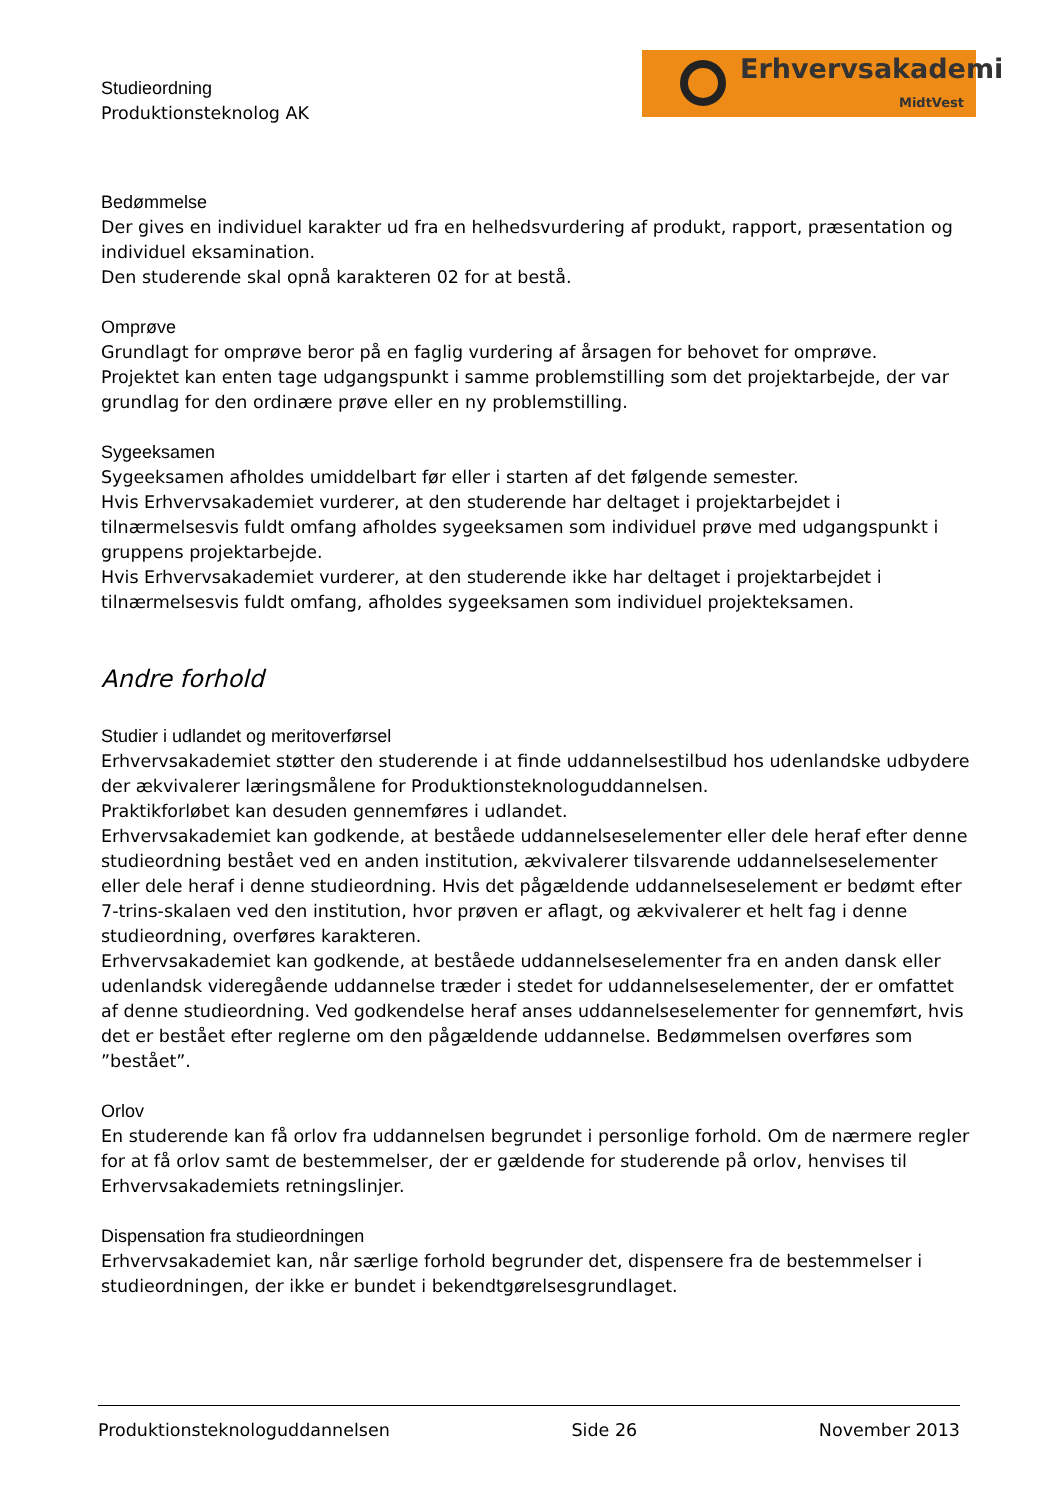Studieordning
Produktionsteknolog AK
Erhvervsakademi
MidtVest
Bedømmelse
Der gives en individuel karakter ud fra en helhedsvurdering af produkt, rapport, præsentation og individuel eksamination.
Den studerende skal opnå karakteren 02 for at bestå.
Omprøve
Grundlagt for omprøve beror på en faglig vurdering af årsagen for behovet for omprøve.
Projektet kan enten tage udgangspunkt i samme problemstilling som det projektarbejde, der var grundlag for den ordinære prøve eller en ny problemstilling.
Sygeeksamen
Sygeeksamen afholdes umiddelbart før eller i starten af det følgende semester.
Hvis Erhvervsakademiet vurderer, at den studerende har deltaget i projektarbejdet i tilnærmelsesvis fuldt omfang afholdes sygeeksamen som individuel prøve med udgangspunkt i gruppens projektarbejde.
Hvis Erhvervsakademiet vurderer, at den studerende ikke har deltaget i projektarbejdet i tilnærmelsesvis fuldt omfang, afholdes sygeeksamen som individuel projekteksamen.
Andre forhold
Studier i udlandet og meritoverførsel
Erhvervsakademiet støtter den studerende i at finde uddannelsestilbud hos udenlandske udbydere der ækvivalerer læringsmålene for Produktionsteknologuddannelsen.
Praktikforløbet kan desuden gennemføres i udlandet.
Erhvervsakademiet kan godkende, at beståede uddannelseselementer eller dele heraf efter denne studieordning bestået ved en anden institution, ækvivalerer tilsvarende uddannelseselementer eller dele heraf i denne studieordning. Hvis det pågældende uddannelseselement er bedømt efter 7-trins-skalaen ved den institution, hvor prøven er aflagt, og ækvivalerer et helt fag i denne studieordning, overføres karakteren.
Erhvervsakademiet kan godkende, at beståede uddannelseselementer fra en anden dansk eller udenlandsk videregående uddannelse træder i stedet for uddannelseselementer, der er omfattet af denne studieordning. Ved godkendelse heraf anses uddannelseselementer for gennemført, hvis det er bestået efter reglerne om den pågældende uddannelse. Bedømmelsen overføres som ”bestået”.
Orlov
En studerende kan få orlov fra uddannelsen begrundet i personlige forhold. Om de nærmere regler for at få orlov samt de bestemmelser, der er gældende for studerende på orlov, henvises til Erhvervsakademiets retningslinjer.
Dispensation fra studieordningen
Erhvervsakademiet kan, når særlige forhold begrunder det, dispensere fra de bestemmelser i studieordningen, der ikke er bundet i bekendtgørelsesgrundlaget.
Produktionsteknologuddannelsen Side 26 November 2013